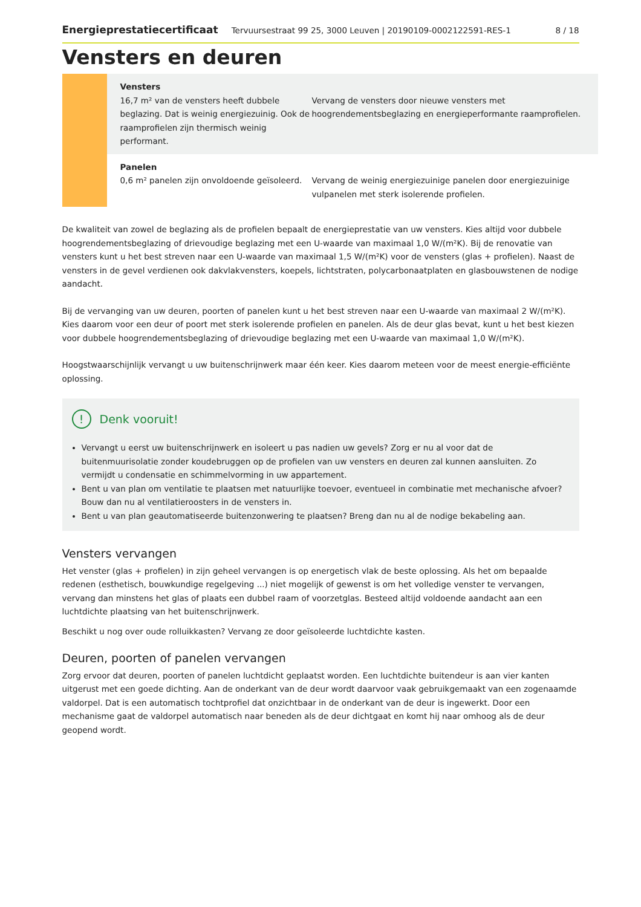Energieprestatiecertificaat Tervuursestraat 99 25, 3000 Leuven | 20190109-0002122591-RES-1 8 / 18
Vensters en deuren
Vensters
16,7 m² van de vensters heeft dubbele beglazing. Dat is weinig energiezuinig. Ook de raamprofielen zijn thermisch weinig performant.
Vervang de vensters door nieuwe vensters met hoogrendementsbeglazing en energieperformante raamprofielen.
Panelen
0,6 m² panelen zijn onvoldoende geïsoleerd.
Vervang de weinig energiezuinige panelen door energiezuinige vulpanelen met sterk isolerende profielen.
De kwaliteit van zowel de beglazing als de profielen bepaalt de energieprestatie van uw vensters. Kies altijd voor dubbele hoogrendementsbeglazing of drievoudige beglazing met een U-waarde van maximaal 1,0 W/(m²K). Bij de renovatie van vensters kunt u het best streven naar een U-waarde van maximaal 1,5 W/(m²K) voor de vensters (glas + profielen). Naast de vensters in de gevel verdienen ook dakvlakvensters, koepels, lichtstraten, polycarbonaatplaten en glasbouwstenen de nodige aandacht.
Bij de vervanging van uw deuren, poorten of panelen kunt u het best streven naar een U-waarde van maximaal 2 W/(m²K). Kies daarom voor een deur of poort met sterk isolerende profielen en panelen. Als de deur glas bevat, kunt u het best kiezen voor dubbele hoogrendementsbeglazing of drievoudige beglazing met een U-waarde van maximaal 1,0 W/(m²K).
Hoogstwaarschijnlijk vervangt u uw buitenschrijnwerk maar één keer. Kies daarom meteen voor de meest energie-efficiënte oplossing.
! Denk vooruit!
Vervangt u eerst uw buitenschrijnwerk en isoleert u pas nadien uw gevels? Zorg er nu al voor dat de buitenmuurisolatie zonder koudebruggen op de profielen van uw vensters en deuren zal kunnen aansluiten. Zo vermijdt u condensatie en schimmelvorming in uw appartement.
Bent u van plan om ventilatie te plaatsen met natuurlijke toevoer, eventueel in combinatie met mechanische afvoer? Bouw dan nu al ventilatieroosters in de vensters in.
Bent u van plan geautomatiseerde buitenzonwering te plaatsen? Breng dan nu al de nodige bekabeling aan.
Vensters vervangen
Het venster (glas + profielen) in zijn geheel vervangen is op energetisch vlak de beste oplossing. Als het om bepaalde redenen (esthetisch, bouwkundige regelgeving ...) niet mogelijk of gewenst is om het volledige venster te vervangen, vervang dan minstens het glas of plaats een dubbel raam of voorzetglas. Besteed altijd voldoende aandacht aan een luchtdichte plaatsing van het buitenschrijnwerk.
Beschikt u nog over oude rolluikkasten? Vervang ze door geïsoleerde luchtdichte kasten.
Deuren, poorten of panelen vervangen
Zorg ervoor dat deuren, poorten of panelen luchtdicht geplaatst worden. Een luchtdichte buitendeur is aan vier kanten uitgerust met een goede dichting. Aan de onderkant van de deur wordt daarvoor vaak gebruikgemaakt van een zogenaamde valdorpel. Dat is een automatisch tochtprofiel dat onzichtbaar in de onderkant van de deur is ingewerkt. Door een mechanisme gaat de valdorpel automatisch naar beneden als de deur dichtgaat en komt hij naar omhoog als de deur geopend wordt.